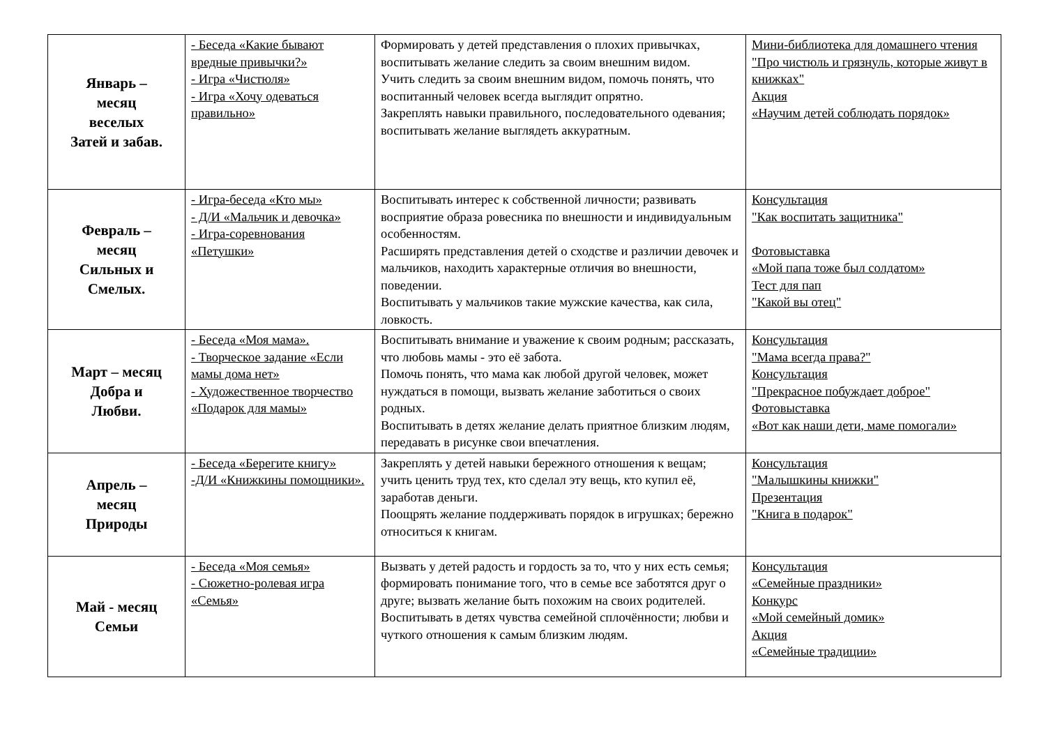| Январь – месяц веселых Затей и забав. | - Беседа «Какие бывают вредные привычки?» - Игра «Чистюля» - Игра «Хочу одеваться правильно» | Формировать у детей представления о плохих привычках, воспитывать желание следить за своим внешним видом. Учить следить за своим внешним видом, помочь понять, что воспитанный человек всегда выглядит опрятно. Закреплять навыки правильного, последовательного одевания; воспитывать желание выглядеть аккуратным. | Мини-библиотека для домашнего чтения "Про чистюль и грязнуль, которые живут в книжках" Акция «Научим детей соблюдать порядок» |
| Февраль – месяц Сильных и Смелых. | - Игра-беседа «Кто мы» - Д/И «Мальчик и девочка» - Игра-соревнования «Петушки» | Воспитывать интерес к собственной личности; развивать восприятие образа ровесника по внешности и индивидуальным особенностям. Расширять представления детей о сходстве и различии девочек и мальчиков, находить характерные отличия во внешности, поведении. Воспитывать у мальчиков такие мужские качества, как сила, ловкость. | Консультация "Как воспитать защитника" Фотовыставка «Мой папа тоже был солдатом» Тест для пап "Какой вы отец" |
| Март – месяц Добра и Любви. | - Беседа «Моя мама». - Творческое задание «Если мамы дома нет» - Художественное творчество «Подарок для мамы» | Воспитывать внимание и уважение к своим родным; рассказать, что любовь мамы - это её забота. Помочь понять, что мама как любой другой человек, может нуждаться в помощи, вызвать желание заботиться о своих родных. Воспитывать в детях желание делать приятное близким людям, передавать в рисунке свои впечатления. | Консультация "Мама всегда права?" Консультация "Прекрасное побуждает доброе" Фотовыставка «Вот как наши дети, маме помогали» |
| Апрель – месяц Природы | - Беседа «Берегите книгу» -Д/И «Книжкины помощники». | Закреплять у детей навыки бережного отношения к вещам; учить ценить труд тех, кто сделал эту вещь, кто купил её, заработав деньги. Поощрять желание поддерживать порядок в игрушках; бережно относиться к книгам. | Консультация "Малышкины книжки" Презентация "Книга в подарок" |
| Май - месяц Семьи | - Беседа «Моя семья» - Сюжетно-ролевая игра «Семья» | Вызвать у детей радость и гордость за то, что у них есть семья; формировать понимание того, что в семье все заботятся друг о друге; вызвать желание быть похожим на своих родителей. Воспитывать в детях чувства семейной сплочённости; любви и чуткого отношения к самым близким людям. | Консультация «Семейные праздники» Конкурс «Мой семейный домик» Акция «Семейные традиции» |